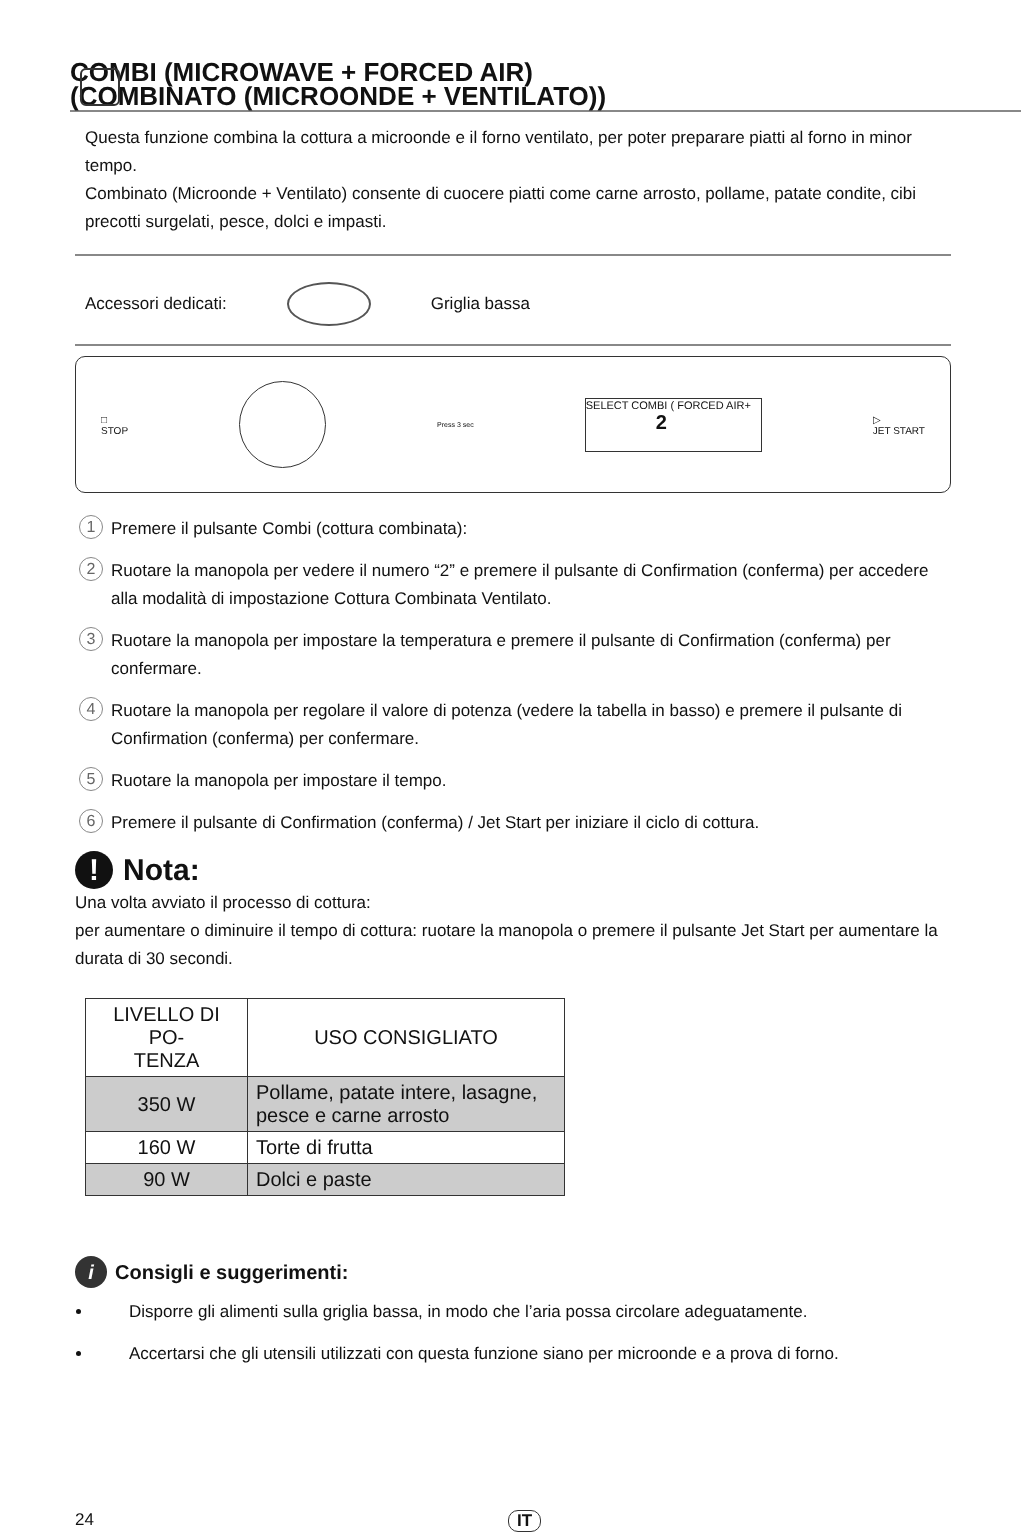COMBI (MICROWAVE + FORCED AIR)
(COMBINATO (MICROONDE + VENTILATO))
Questa funzione combina la cottura a microonde e il forno ventilato, per poter preparare piatti al forno in minor tempo.
Combinato (Microonde + Ventilato) consente di cuocere piatti come carne arrosto, pollame, patate condite, cibi precotti surgelati, pesce, dolci e impasti.
Accessori dedicati: Griglia bassa
□
STOP
Press 3 sec
SELECT COMBI ( FORCED AIR+
2
▷
JET START
1 Premere il pulsante Combi (cottura combinata):
2 Ruotare la manopola per vedere il numero “2” e premere il pulsante di Confirmation (conferma) per accedere alla modalità di impostazione Cottura Combinata Ventilato.
3 Ruotare la manopola per impostare la temperatura e premere il pulsante di Confirmation (conferma) per confermare.
4 Ruotare la manopola per regolare il valore di potenza (vedere la tabella in basso) e premere il pulsante di Confirmation (conferma) per confermare.
5 Ruotare la manopola per impostare il tempo.
6 Premere il pulsante di Confirmation (conferma) / Jet Start per iniziare il ciclo di cottura.
! Nota:
Una volta avviato il processo di cottura:
per aumentare o diminuire il tempo di cottura: ruotare la manopola o premere il pulsante Jet Start per aumentare la durata di 30 secondi.
| LIVELLO DI PO- TENZA | USO CONSIGLIATO |
| --- | --- |
| 350 W | Pollame, patate intere, lasagne, pesce e carne arrosto |
| 160 W | Torte di frutta |
| 90 W | Dolci e paste |
i Consigli e suggerimenti:
Disporre gli alimenti sulla griglia bassa, in modo che l’aria possa circolare adeguatamente.
Accertarsi che gli utensili utilizzati con questa funzione siano per microonde e a prova di forno.
24 IT